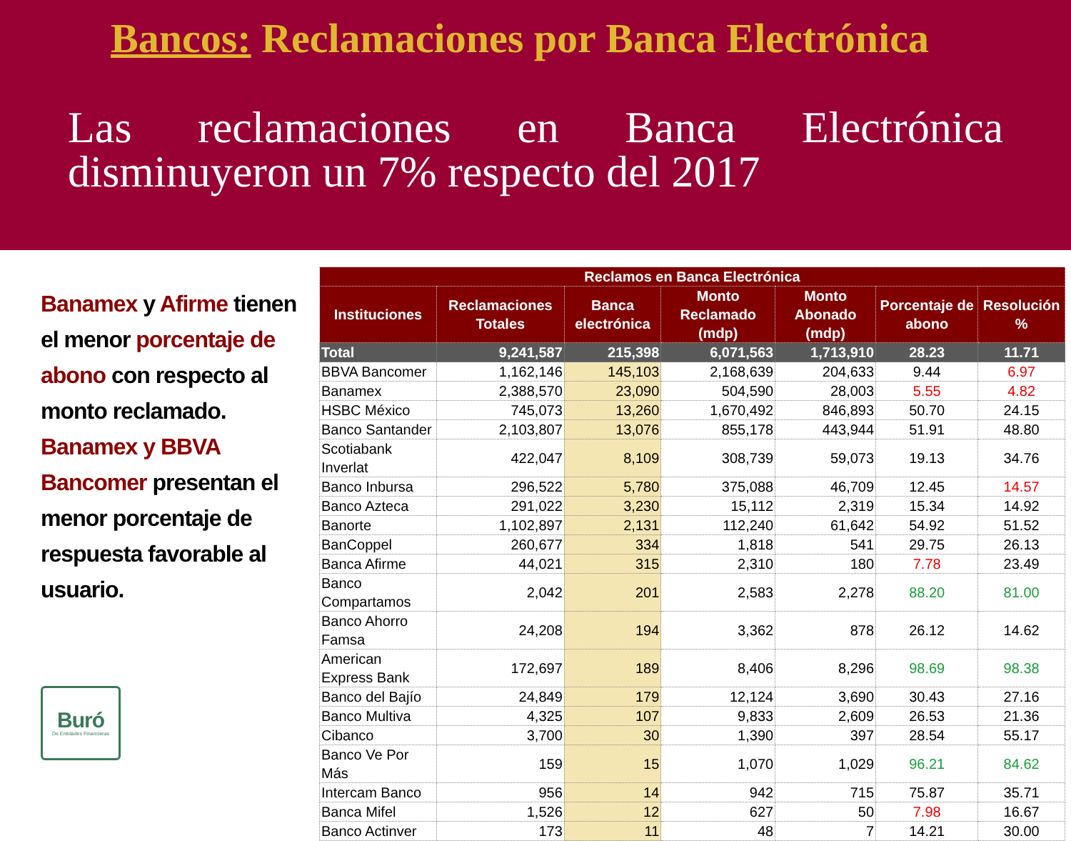Bancos: Reclamaciones por Banca Electrónica
Las reclamaciones en Banca Electrónica disminuyeron un 7% respecto del 2017
Banamex y Afirme tienen el menor porcentaje de abono con respecto al monto reclamado. Banamex y BBVA Bancomer presentan el menor porcentaje de respuesta favorable al usuario.
Buró
De Entidades Financieras
| Reclamos en Banca Electrónica | | | | | | |
| --- | --- | --- | --- | --- | --- | --- |
| Instituciones | Reclamaciones Totales | Banca electrónica | Monto Reclamado (mdp) | Monto Abonado (mdp) | Porcentaje de abono | Resolución % |
| Total | 9,241,587 | 215,398 | 6,071,563 | 1,713,910 | 28.23 | 11.71 |
| BBVA Bancomer | 1,162,146 | 145,103 | 2,168,639 | 204,633 | 9.44 | 6.97 |
| Banamex | 2,388,570 | 23,090 | 504,590 | 28,003 | 5.55 | 4.82 |
| HSBC México | 745,073 | 13,260 | 1,670,492 | 846,893 | 50.70 | 24.15 |
| Banco Santander | 2,103,807 | 13,076 | 855,178 | 443,944 | 51.91 | 48.80 |
| Scotiabank Inverlat | 422,047 | 8,109 | 308,739 | 59,073 | 19.13 | 34.76 |
| Banco Inbursa | 296,522 | 5,780 | 375,088 | 46,709 | 12.45 | 14.57 |
| Banco Azteca | 291,022 | 3,230 | 15,112 | 2,319 | 15.34 | 14.92 |
| Banorte | 1,102,897 | 2,131 | 112,240 | 61,642 | 54.92 | 51.52 |
| BanCoppel | 260,677 | 334 | 1,818 | 541 | 29.75 | 26.13 |
| Banca Afirme | 44,021 | 315 | 2,310 | 180 | 7.78 | 23.49 |
| Banco Compartamos | 2,042 | 201 | 2,583 | 2,278 | 88.20 | 81.00 |
| Banco Ahorro Famsa | 24,208 | 194 | 3,362 | 878 | 26.12 | 14.62 |
| American Express Bank | 172,697 | 189 | 8,406 | 8,296 | 98.69 | 98.38 |
| Banco del Bajío | 24,849 | 179 | 12,124 | 3,690 | 30.43 | 27.16 |
| Banco Multiva | 4,325 | 107 | 9,833 | 2,609 | 26.53 | 21.36 |
| Cibanco | 3,700 | 30 | 1,390 | 397 | 28.54 | 55.17 |
| Banco Ve Por Más | 159 | 15 | 1,070 | 1,029 | 96.21 | 84.62 |
| Intercam Banco | 956 | 14 | 942 | 715 | 75.87 | 35.71 |
| Banca Mifel | 1,526 | 12 | 627 | 50 | 7.98 | 16.67 |
| Banco Actinver | 173 | 11 | 48 | 7 | 14.21 | 30.00 |